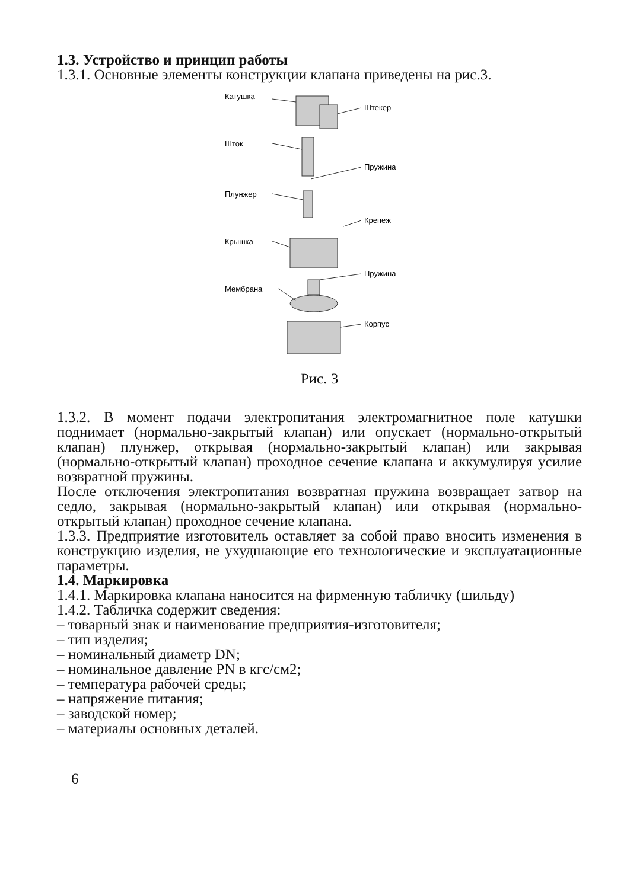1.3. Устройство и принцип работы
1.3.1. Основные элементы конструкции клапана приведены на рис.3.
Катушка
Штекер
Шток
Пружина
Плунжер
Крепеж
Крышка
Пружина
Мембрана
Корпус
Рис. 3
1.3.2. В момент подачи электропитания электромагнитное поле катушки поднимает (нормально-закрытый клапан) или опускает (нормально-открытый клапан) плунжер, открывая (нормально-закрытый клапан) или закрывая (нормально-открытый клапан) проходное сечение клапана и аккумулируя усилие возвратной пружины.
После отключения электропитания возвратная пружина возвращает затвор на седло, закрывая (нормально-закрытый клапан) или открывая (нормально-открытый клапан) проходное сечение клапана.
1.3.3. Предприятие изготовитель оставляет за собой право вносить изменения в конструкцию изделия, не ухудшающие его технологические и эксплуатационные параметры.
1.4. Маркировка
1.4.1. Маркировка клапана наносится на фирменную табличку (шильду)
1.4.2. Табличка содержит сведения:
– товарный знак и наименование предприятия-изготовителя;
– тип изделия;
– номинальный диаметр DN;
– номинальное давление PN в кгс/см2;
– температура рабочей среды;
– напряжение питания;
– заводской номер;
– материалы основных деталей.
6